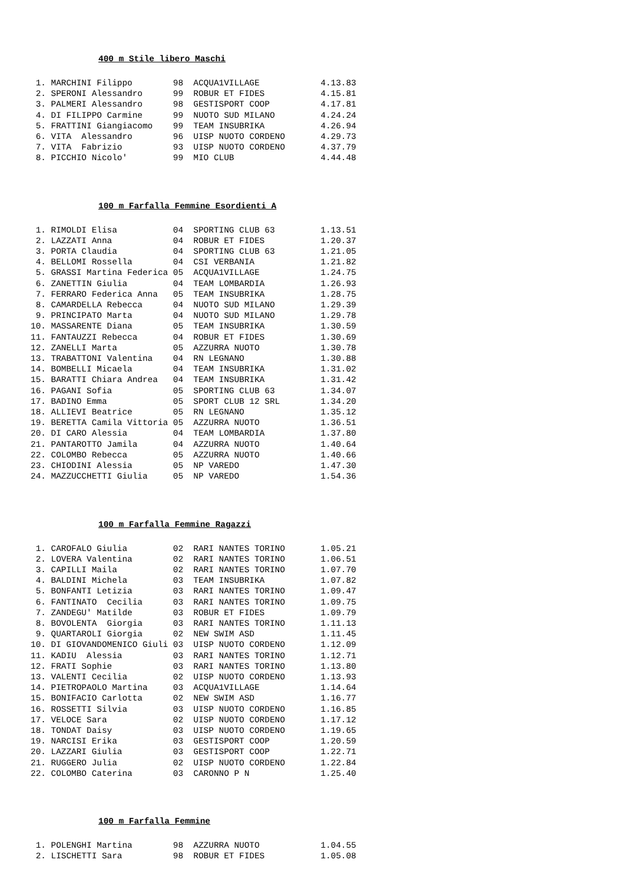400 m Stile libero Maschi
 1. MARCHINI Filippo        98  ACQUA1VILLAGE            4.13.83
 2. SPERONI Alessandro      99  ROBUR ET FIDES           4.15.81
 3. PALMERI Alessandro      98  GESTISPORT COOP          4.17.81
 4. DI FILIPPO Carmine      99  NUOTO SUD MILANO         4.24.24
 5. FRATTINI Giangiacomo    99  TEAM INSUBRIKA           4.26.94
 6. VITA  Alessandro        96  UISP NUOTO CORDENO       4.29.73
 7. VITA  Fabrizio          93  UISP NUOTO CORDENO       4.37.79
 8. PICCHIO Nicolo'         99  MIO CLUB                 4.44.48
100 m Farfalla Femmine Esordienti A
 1. RIMOLDI Elisa           04  SPORTING CLUB 63         1.13.51
 2. LAZZATI Anna            04  ROBUR ET FIDES           1.20.37
 3. PORTA Claudia           04  SPORTING CLUB 63         1.21.05
 4. BELLOMI Rossella        04  CSI VERBANIA             1.21.82
 5. GRASSI Martina Federica 05  ACQUA1VILLAGE            1.24.75
 6. ZANETTIN Giulia         04  TEAM LOMBARDIA           1.26.93
 7. FERRARO Federica Anna   05  TEAM INSUBRIKA           1.28.75
 8. CAMARDELLA Rebecca      04  NUOTO SUD MILANO         1.29.39
 9. PRINCIPATO Marta        04  NUOTO SUD MILANO         1.29.78
10. MASSARENTE Diana        05  TEAM INSUBRIKA           1.30.59
11. FANTAUZZI Rebecca       04  ROBUR ET FIDES           1.30.69
12. ZANELLI Marta           05  AZZURRA NUOTO            1.30.78
13. TRABATTONI Valentina    04  RN LEGNANO               1.30.88
14. BOMBELLI Micaela        04  TEAM INSUBRIKA           1.31.02
15. BARATTI Chiara Andrea   04  TEAM INSUBRIKA           1.31.42
16. PAGANI Sofia            05  SPORTING CLUB 63         1.34.07
17. BADINO Emma             05  SPORT CLUB 12 SRL        1.34.20
18. ALLIEVI Beatrice        05  RN LEGNANO               1.35.12
19. BERETTA Camila Vittoria 05  AZZURRA NUOTO            1.36.51
20. DI CARO Alessia         04  TEAM LOMBARDIA           1.37.80
21. PANTAROTTO Jamila       04  AZZURRA NUOTO            1.40.64
22. COLOMBO Rebecca         05  AZZURRA NUOTO            1.40.66
23. CHIODINI Alessia        05  NP VAREDO                1.47.30
24. MAZZUCCHETTI Giulia     05  NP VAREDO                1.54.36
100 m Farfalla Femmine Ragazzi
 1. CAROFALO Giulia         02  RARI NANTES TORINO       1.05.21
 2. LOVERA Valentina        02  RARI NANTES TORINO       1.06.51
 3. CAPILLI Maila           02  RARI NANTES TORINO       1.07.70
 4. BALDINI Michela         03  TEAM INSUBRIKA           1.07.82
 5. BONFANTI Letizia        03  RARI NANTES TORINO       1.09.47
 6. FANTINATO  Cecilia      03  RARI NANTES TORINO       1.09.75
 7. ZANDEGU' Matilde        03  ROBUR ET FIDES           1.09.79
 8. BOVOLENTA  Giorgia      03  RARI NANTES TORINO       1.11.13
 9. QUARTAROLI Giorgia      02  NEW SWIM ASD             1.11.45
10. DI GIOVANDOMENICO Giuli 03  UISP NUOTO CORDENO       1.12.09
11. KADIU  Alessia          03  RARI NANTES TORINO       1.12.71
12. FRATI Sophie            03  RARI NANTES TORINO       1.13.80
13. VALENTI Cecilia         02  UISP NUOTO CORDENO       1.13.93
14. PIETROPAOLO Martina     03  ACQUA1VILLAGE            1.14.64
15. BONIFACIO Carlotta      02  NEW SWIM ASD             1.16.77
16. ROSSETTI Silvia         03  UISP NUOTO CORDENO       1.16.85
17. VELOCE Sara             02  UISP NUOTO CORDENO       1.17.12
18. TONDAT Daisy            03  UISP NUOTO CORDENO       1.19.65
19. NARCISI Erika           03  GESTISPORT COOP          1.20.59
20. LAZZARI Giulia          03  GESTISPORT COOP          1.22.71
21. RUGGERO Julia           02  UISP NUOTO CORDENO       1.22.84
22. COLOMBO Caterina        03  CARONNO P N              1.25.40
100 m Farfalla Femmine
 1. POLENGHI Martina        98  AZZURRA NUOTO            1.04.55
 2. LISCHETTI Sara          98  ROBUR ET FIDES           1.05.08